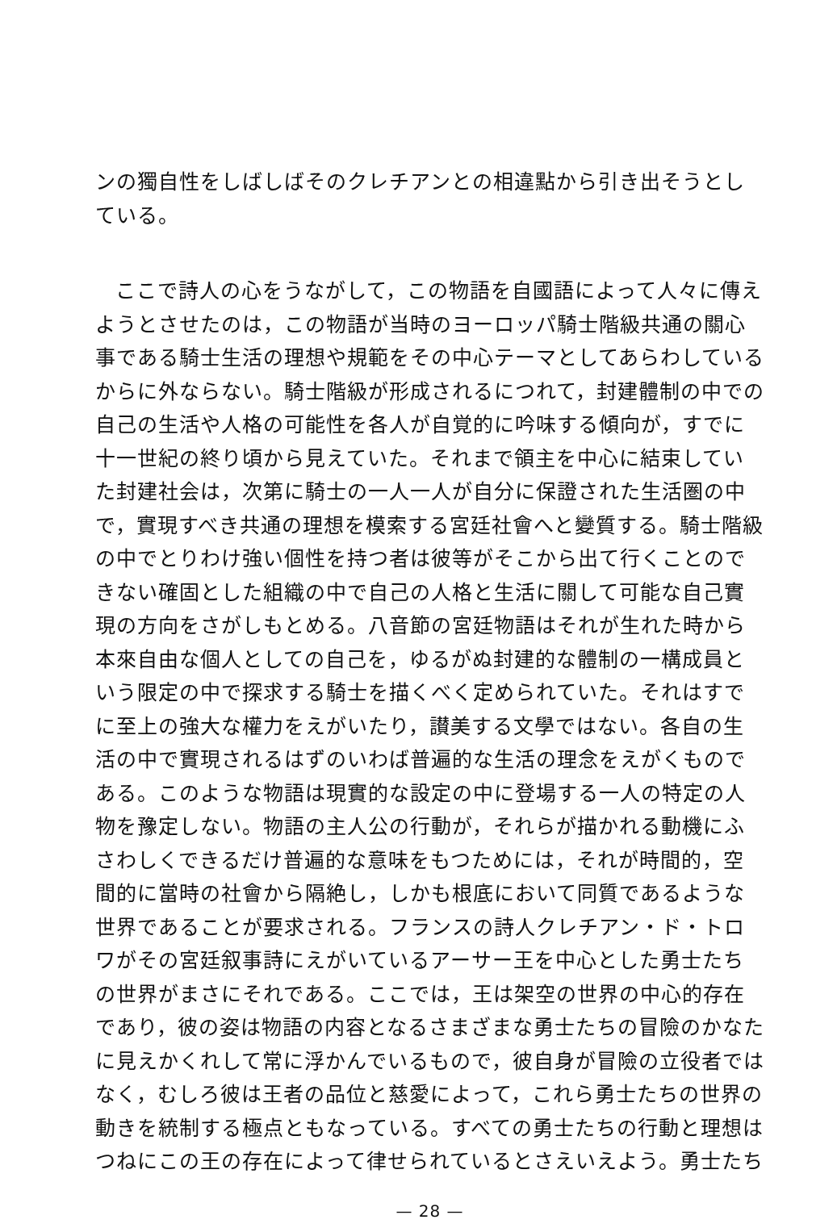ンの獨自性をしばしばそのクレチアンとの相違點から引き出そうとしている。
ここで詩人の心をうながして，この物語を自國語によって人々に傳えようとさせたのは，この物語が当時のヨーロッパ騎士階級共通の關心事である騎士生活の理想や規範をその中心テーマとしてあらわしているからに外ならない。騎士階級が形成されるにつれて，封建體制の中での自己の生活や人格の可能性を各人が自覚的に吟味する傾向が，すでに十一世紀の終り頃から見えていた。それまで領主を中心に結束していた封建社会は，次第に騎士の一人一人が自分に保證された生活圏の中で，實現すべき共通の理想を模索する宮廷社會へと變質する。騎士階級の中でとりわけ強い個性を持つ者は彼等がそこから出て行くことのできない確固とした組織の中で自己の人格と生活に關して可能な自己實現の方向をさがしもとめる。八音節の宮廷物語はそれが生れた時から本來自由な個人としての自己を，ゆるがぬ封建的な體制の一構成員という限定の中で探求する騎士を描くべく定められていた。それはすでに至上の強大な權力をえがいたり，讃美する文學ではない。各自の生活の中で實現されるはずのいわば普遍的な生活の理念をえがくものである。このような物語は現實的な設定の中に登場する一人の特定の人物を豫定しない。物語の主人公の行動が，それらが描かれる動機にふさわしくできるだけ普遍的な意味をもつためには，それが時間的，空間的に當時の社會から隔絶し，しかも根底において同質であるような世界であることが要求される。フランスの詩人クレチアン・ド・トロワがその宮廷叙事詩にえがいているアーサー王を中心とした勇士たちの世界がまさにそれである。ここでは，王は架空の世界の中心的存在であり，彼の姿は物語の内容となるさまざまな勇士たちの冒險のかなたに見えかくれして常に浮かんでいるもので，彼自身が冒險の立役者ではなく，むしろ彼は王者の品位と慈愛によって，これら勇士たちの世界の動きを統制する極点ともなっている。すべての勇士たちの行動と理想はつねにこの王の存在によって律せられているとさえいえよう。勇士たち
— 28 —